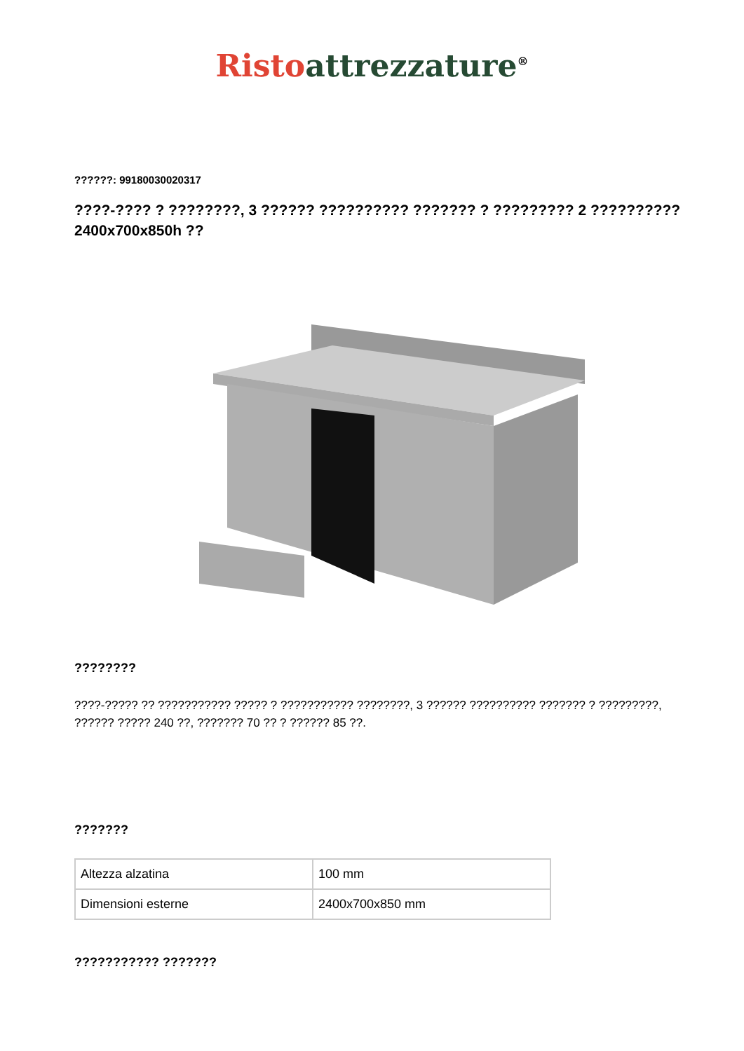Risto attrezzature<sup>®</sup>
??????: 99180030020317
????-???? ? ????????, 3 ?????? ?????????? ??????? ? ????????? 2 ??????????
2400x700x850h ??
????????
????-????? ?? ??????????? ????? ? ??????????? ????????, 3 ?????? ?????????? ??????? ? ?????????, ?????? ????? 240 ??, ??????? 70 ?? ? ?????? 85 ??.
???????
| Altezza alzatina | 100 mm |
| Dimensioni esterne | 2400x700x850 mm |
??????????? ???????